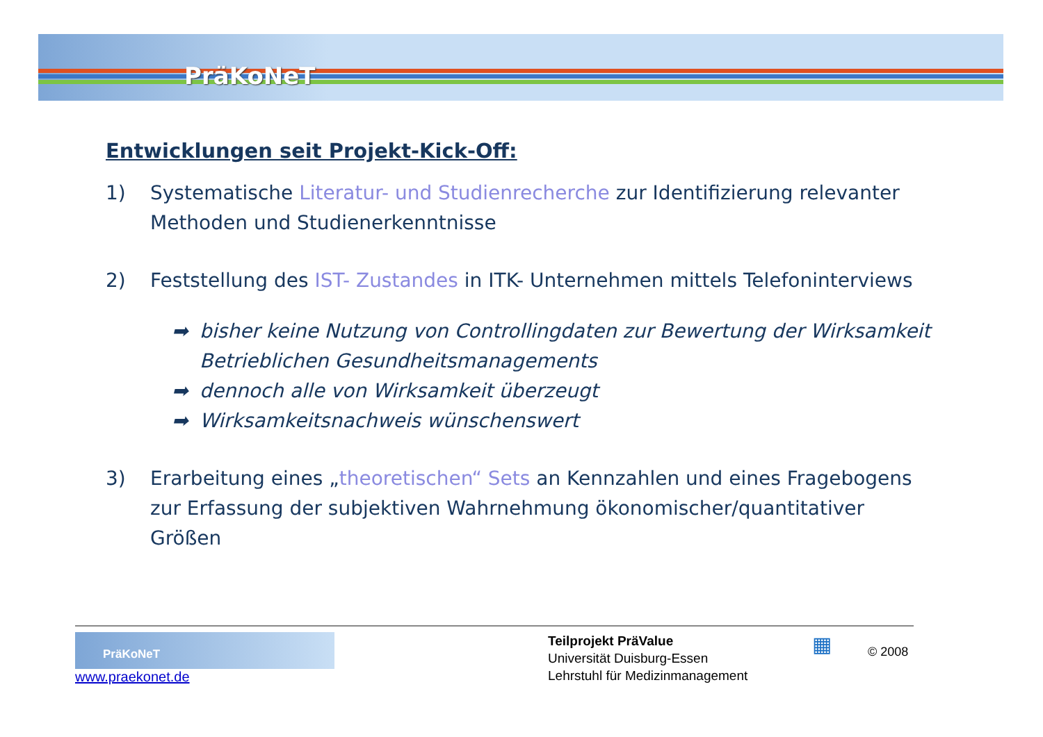PräKoNeT
Entwicklungen seit Projekt-Kick-Off:
1) Systematische Literatur- und Studienrecherche zur Identifizierung relevanter Methoden und Studienerkenntnisse
2) Feststellung des IST- Zustandes in ITK- Unternehmen mittels Telefoninterviews
➡ bisher keine Nutzung von Controllingdaten zur Bewertung der Wirksamkeit Betrieblichen Gesundheitsmanagements
➡ dennoch alle von Wirksamkeit überzeugt
➡ Wirksamkeitsnachweis wünschenswert
3) Erarbeitung eines „theoretischen“ Sets an Kennzahlen und eines Fragebogens zur Erfassung der subjektiven Wahrnehmung ökonomischer/quantitativer Größen
PräKoNeT
www.praekonet.de
Teilprojekt PräValue
Universität Duisburg-Essen
Lehrstuhl für Medizinmanagement
▦
© 2008